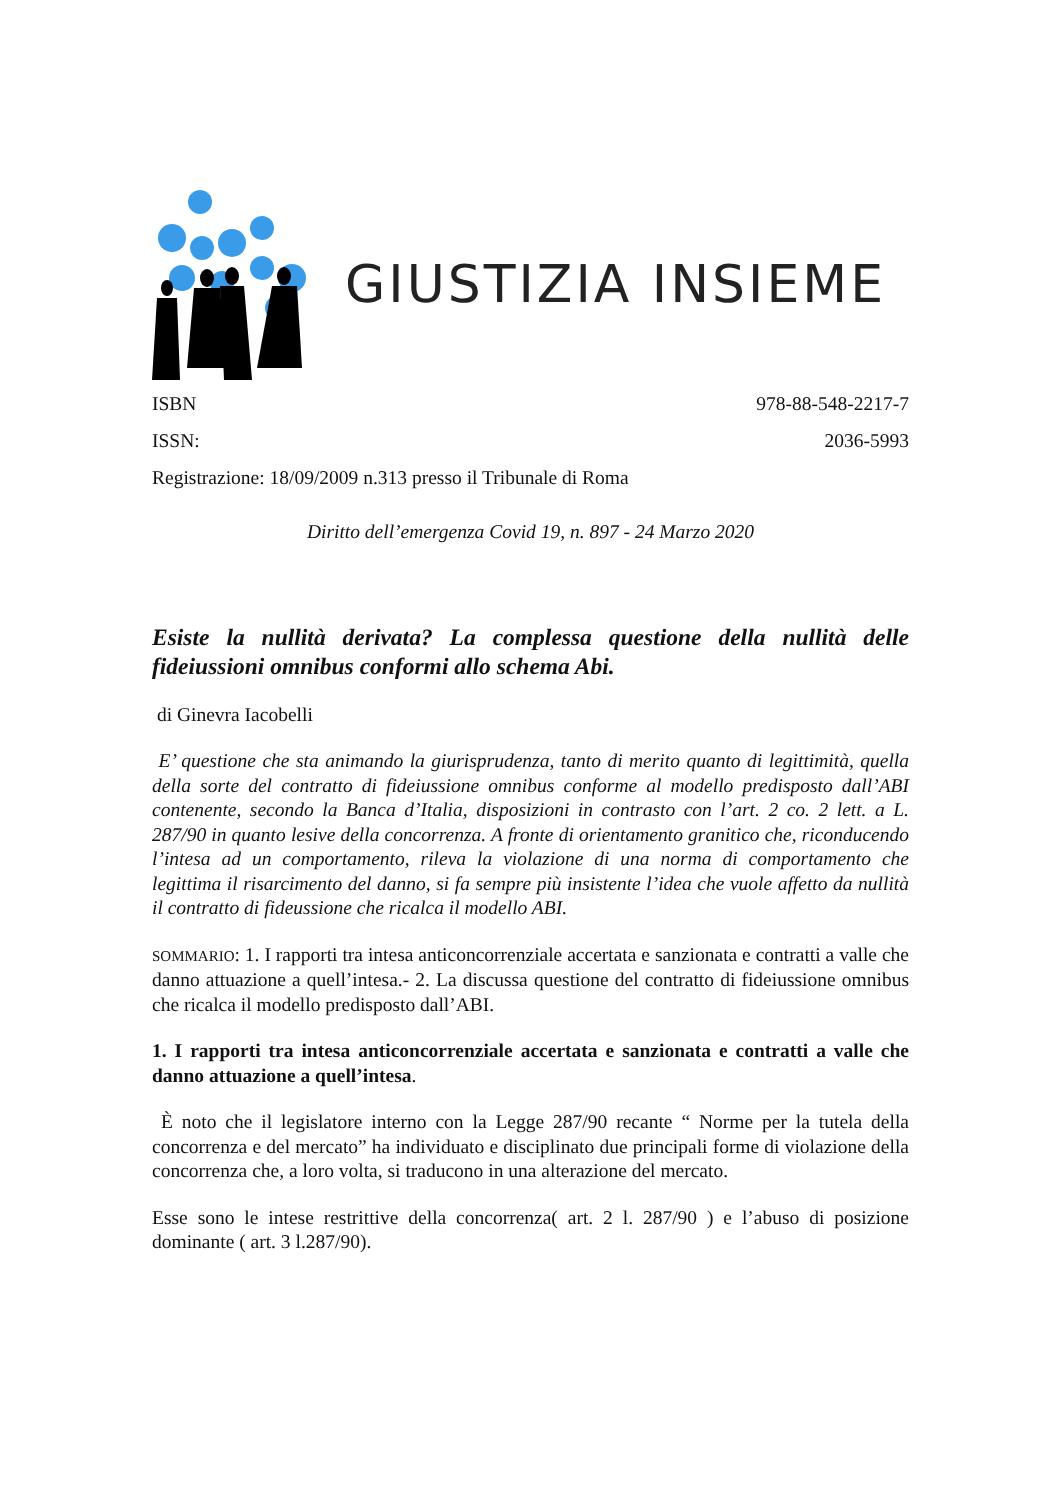GIUSTIZIA INSIEME
ISBN 978-88-548-2217-7
ISSN: 2036-5993
Registrazione: 18/09/2009 n.313 presso il Tribunale di Roma
Diritto dell’emergenza Covid 19, n. 897 - 24 Marzo 2020
Esiste la nullità derivata? La complessa questione della nullità delle fideiussioni omnibus conformi allo schema Abi.
di Ginevra Iacobelli
E’ questione che sta animando la giurisprudenza, tanto di merito quanto di legittimità, quella della sorte del contratto di fideiussione omnibus conforme al modello predisposto dall’ABI contenente, secondo la Banca d’Italia, disposizioni in contrasto con l’art. 2 co. 2 lett. a L. 287/90 in quanto lesive della concorrenza. A fronte di orientamento granitico che, riconducendo l’intesa ad un comportamento, rileva la violazione di una norma di comportamento che legittima il risarcimento del danno, si fa sempre più insistente l’idea che vuole affetto da nullità il contratto di fideussione che ricalca il modello ABI.
SOMMARIO: 1. I rapporti tra intesa anticoncorrenziale accertata e sanzionata e contratti a valle che danno attuazione a quell’intesa.- 2. La discussa questione del contratto di fideiussione omnibus che ricalca il modello predisposto dall’ABI.
1. I rapporti tra intesa anticoncorrenziale accertata e sanzionata e contratti a valle che danno attuazione a quell’intesa.
È noto che il legislatore interno con la Legge 287/90 recante “ Norme per la tutela della concorrenza e del mercato” ha individuato e disciplinato due principali forme di violazione della concorrenza che, a loro volta, si traducono in una alterazione del mercato.
Esse sono le intese restrittive della concorrenza( art. 2 l. 287/90 ) e l’abuso di posizione dominante ( art. 3 l.287/90).